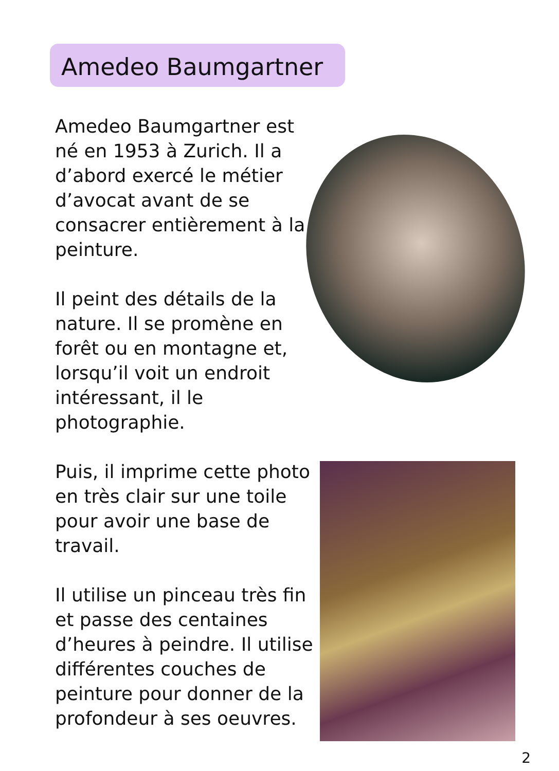Amedeo Baumgartner
Amedeo Baumgartner est né en 1953 à Zurich. Il a d’abord exercé le métier d’avocat avant de se consacrer entièrement à la peinture.
Il peint des détails de la nature. Il se promène en forêt ou en montagne et, lorsqu’il voit un endroit intéressant, il le photographie.
Puis, il imprime cette photo en très clair sur une toile pour avoir une base de travail.
Il utilise un pinceau très fin et passe des centaines d’heures à peindre. Il utilise différentes couches de peinture pour donner de la profondeur à ses oeuvres.
2